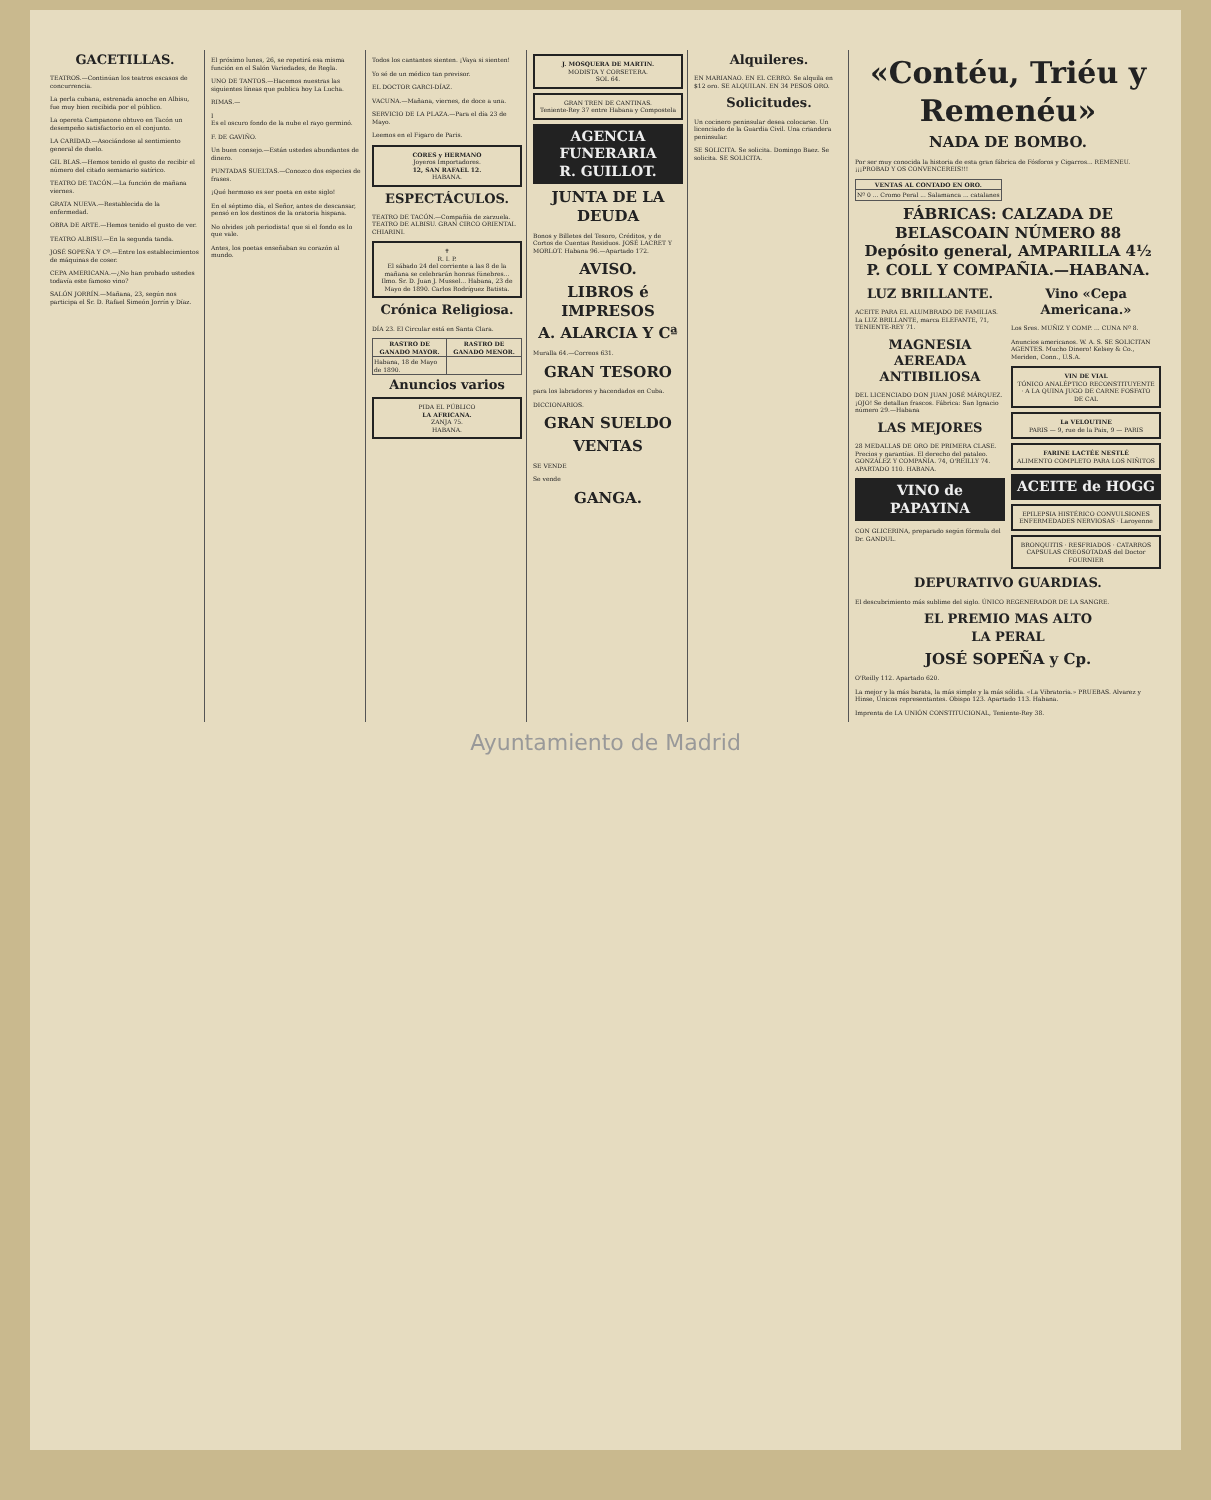GACETILLAS.
TEATROS.—Continúan los teatros escasos de concurrencia.
La perla cubana, estrenada anoche en Albisu, fue muy bien recibida por el público.
La opereta Campanone obtuvo en Tacón un desempeño satisfactorio en el conjunto.
LA CARIDAD.—Asociándose al sentimiento general de duelo.
GIL BLAS.—Hemos tenido el gusto de recibir el número del citado semanario satírico.
TEATRO DE TACÓN.—La función de mañana viernes.
GRATA NUEVA.—Restablecida de la enfermedad.
OBRA DE ARTE.—Hemos tenido el gusto de ver.
TEATRO ALBISU.—En la segunda tanda.
JOSÉ SOPEÑA Y Cª.—Entre los establecimientos de máquinas de coser.
CEPA AMERICANA.—¿No han probado ustedes todavía este famoso vino?
SALÓN JORRÍN.—Mañana, 23, según nos participa el Sr. D. Rafael Simeón Jorrín y Díaz.
El próximo lunes, 26, se repetirá esa misma función en el Salón Variedades, de Regla.
UNO DE TANTOS.—Hacemos nuestras las siguientes líneas que publica hoy La Lucha.
RIMAS.—
I
Es el oscuro fondo de la nube el rayo germinó.
F. DE GAVIÑO.
Un buen consejo.—Están ustedes abundantes de dinero.
PUNTADAS SUELTAS.—Conozco dos especies de frases.
¡Qué hermoso es ser poeta en este siglo!
En el séptimo día, el Señor, antes de descansar, pensó en los destinos de la oratoria hispana.
No olvides ¡oh periodista! que si el fondo es lo que vale.
Antes, los poetas enseñaban su corazón al mundo.
Todos los cantantes sienten. ¡Vaya si sienten!
Yo sé de un médico tan previsor.
EL DOCTOR GARCI-DÍAZ.
VACUNA.—Mañana, viernes, de doce a una.
SERVICIO DE LA PLAZA.—Para el día 23 de Mayo.
Leemos en el Figaro de Paris.
CORES y HERMANO
Joyeros Importadores.
12, SAN RAFAEL 12.
HABANA.
ESPECTÁCULOS.
TEATRO DE TACÓN.—Compañía de zarzuela. TEATRO DE ALBISU. GRAN CIRCO ORIENTAL CHIARINI.
✝
R. I. P.
El sábado 24 del corriente a las 8 de la mañana se celebrarán honras fúnebres... Ilmo. Sr. D. Juan J. Mussel... Habana, 23 de Mayo de 1890. Carlos Rodríguez Batista.
Crónica Religiosa.
DÍA 23. El Circular está en Santa Clara.
| RASTRO DE GANADO MAYOR. | RASTRO DE GANADO MENOR. |
| --- | --- |
| Habana, 18 de Mayo de 1890. | |
Anuncios varios
PIDA EL PÚBLICO
LA AFRICANA.
ZANJA 75.
HABANA.
J. MOSQUERA DE MARTIN.
MODISTA Y CORSETERA.
SOL 64.
GRAN TREN DE CANTINAS.
Teniente-Rey 37 entre Habana y Compostela
AGENCIA FUNERARIA
R. GUILLOT.
JUNTA DE LA DEUDA
Bonos y Billetes del Tesoro, Créditos, y de Cortos de Cuentas Residuos. JOSÉ LACRET Y MORLOT. Habana 96.—Apartado 172.
AVISO.
LIBROS é IMPRESOS
A. ALARCIA Y Cª
Muralla 64.—Correos 631.
GRAN TESORO
para los labradores y hacendados en Cuba.
DICCIONARIOS.
GRAN SUELDO
VENTAS
SE VENDE
Se vende
GANGA.
Alquileres.
EN MARIANAO. EN EL CERRO. Se alquila en $12 oro. SE ALQUILAN. EN 34 PESOS ORO.
Solicitudes.
Un cocinero peninsular desea colocarse. Un licenciado de la Guardia Civil. Una criandera peninsular.
SE SOLICITA. Se solicita. Domingo Baez. Se solicita. SE SOLICITA.
«Contéu, Triéu y Remenéu»
NADA DE BOMBO.
Por ser muy conocida la historia de esta gran fábrica de Fósforos y Cigarros... REMENEU. ¡¡¡PROBAD Y OS CONVENCEREIS!!!
| VENTAS AL CONTADO EN ORO. |
| --- |
| Nº 0 ... Cromo Peral ... Salamanca ... catalanes |
FÁBRICAS: CALZADA DE BELASCOAIN NÚMERO 88
Depósito general, AMPARILLA 4½
P. COLL Y COMPAÑIA.—HABANA.
LUZ BRILLANTE.
ACEITE PARA EL ALUMBRADO DE FAMILIAS. La LUZ BRILLANTE, marca ELEFANTE, 71, TENIENTE-REY 71.
MAGNESIA AEREADA ANTIBILIOSA
DEL LICENCIADO DON JUAN JOSÉ MÁRQUEZ. ¡OJO! Se detallan frascos. Fábrica: San Ignacio número 29.—Habana
LAS MEJORES
28 MEDALLAS DE ORO DE PRIMERA CLASE. Precios y garantías. El derecho del pataleo. GONZÁLEZ Y COMPAÑÍA. 74, O'REILLY 74. APARTADO 110. HABANA.
VINO de PAPAYINA
CON GLICERINA, preparado según fórmula del Dr. GANDUL.
Vino «Cepa Americana.»
Los Sres. MUÑIZ Y COMP. ... CUNA Nº 8.
Anuncios americanos. W. A. S. SE SOLICITAN AGENTES. Mucho Dinero! Kelsey & Co., Meriden, Conn., U.S.A.
VIN DE VIAL
TÓNICO ANALÉPTICO RECONSTITUYENTE · A LA QUINA JUGO DE CARNE FOSFATO DE CAL
La VELOUTINE
PARIS — 9, rue de la Paix, 9 — PARIS
FARINE LACTÉE NESTLÉ
ALIMENTO COMPLETO PARA LOS NIÑITOS
ACEITE de HOGG
EPILEPSIA HISTÉRICO CONVULSIONES ENFERMEDADES NERVIOSAS · Laroyenne
BRONQUITIS · RESFRIADOS · CATARROS
CAPSULAS CREOSOTADAS del Doctor FOURNIER
DEPURATIVO GUARDIAS.
El descubrimiento más sublime del siglo. ÚNICO REGENERADOR DE LA SANGRE.
EL PREMIO MAS ALTO
LA PERAL
JOSÉ SOPEÑA y Cp.
O'Reilly 112. Apartado 620.
La mejor y la más barata, la más simple y la más sólida. «La Vibratoria.» PRUEBAS. Alvarez y Hinse, Únicos representantes. Obispo 123. Apartado 113. Habana.
Imprenta de LA UNIÓN CONSTITUCIONAL, Teniente-Rey 38.
Ayuntamiento de Madrid